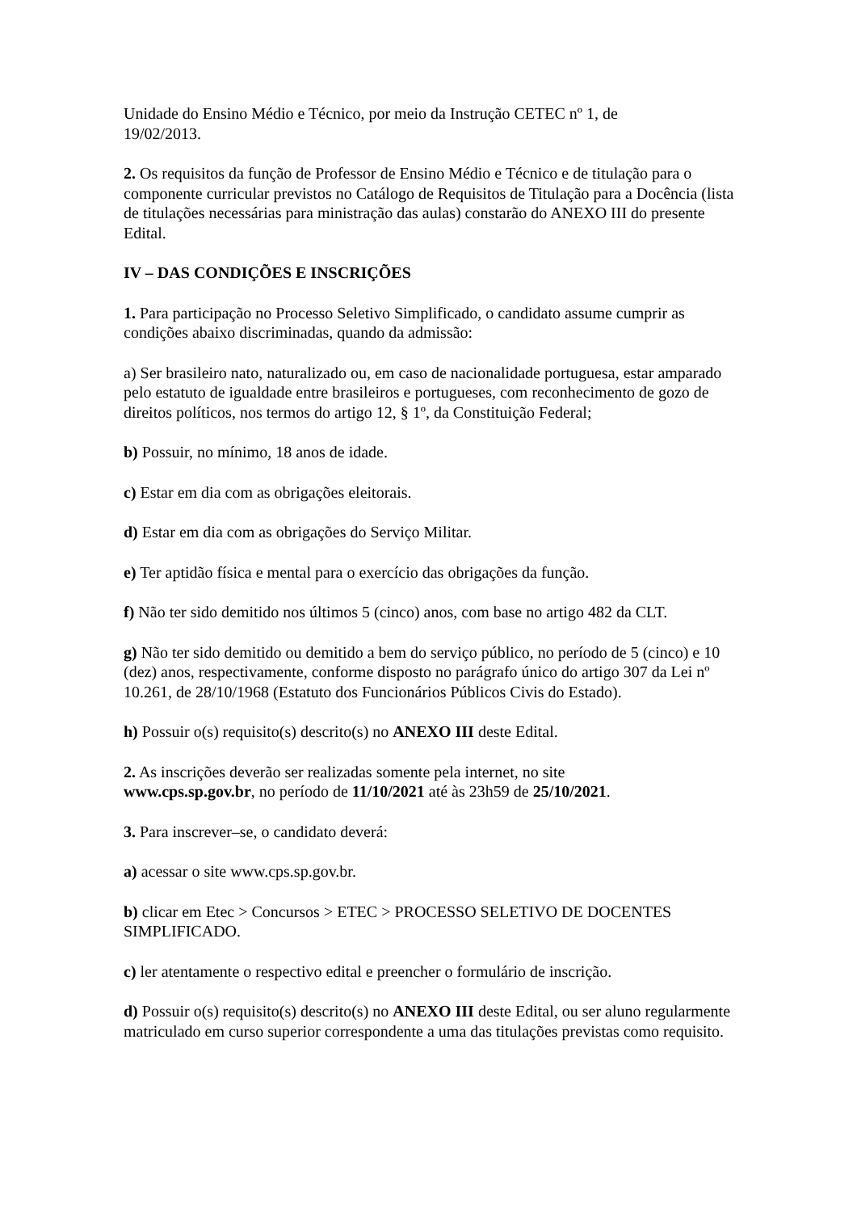Unidade do Ensino Médio e Técnico, por meio da Instrução CETEC nº 1, de
19/02/2013.
2. Os requisitos da função de Professor de Ensino Médio e Técnico e de titulação para o componente curricular previstos no Catálogo de Requisitos de Titulação para a Docência (lista de titulações necessárias para ministração das aulas) constarão do ANEXO III do presente Edital.
IV – DAS CONDIÇÕES E INSCRIÇÕES
1. Para participação no Processo Seletivo Simplificado, o candidato assume cumprir as condições abaixo discriminadas, quando da admissão:
a) Ser brasileiro nato, naturalizado ou, em caso de nacionalidade portuguesa, estar amparado pelo estatuto de igualdade entre brasileiros e portugueses, com reconhecimento de gozo de direitos políticos, nos termos do artigo 12, § 1º, da Constituição Federal;
b) Possuir, no mínimo, 18 anos de idade.
c) Estar em dia com as obrigações eleitorais.
d) Estar em dia com as obrigações do Serviço Militar.
e) Ter aptidão física e mental para o exercício das obrigações da função.
f) Não ter sido demitido nos últimos 5 (cinco) anos, com base no artigo 482 da CLT.
g) Não ter sido demitido ou demitido a bem do serviço público, no período de 5 (cinco) e 10 (dez) anos, respectivamente, conforme disposto no parágrafo único do artigo 307 da Lei nº 10.261, de 28/10/1968 (Estatuto dos Funcionários Públicos Civis do Estado).
h) Possuir o(s) requisito(s) descrito(s) no ANEXO III deste Edital.
2. As inscrições deverão ser realizadas somente pela internet, no site
www.cps.sp.gov.br, no período de 11/10/2021 até às 23h59 de 25/10/2021.
3. Para inscrever–se, o candidato deverá:
a) acessar o site www.cps.sp.gov.br.
b) clicar em Etec > Concursos > ETEC > PROCESSO SELETIVO DE DOCENTES SIMPLIFICADO.
c) ler atentamente o respectivo edital e preencher o formulário de inscrição.
d) Possuir o(s) requisito(s) descrito(s) no ANEXO III deste Edital, ou ser aluno regularmente matriculado em curso superior correspondente a uma das titulações previstas como requisito.